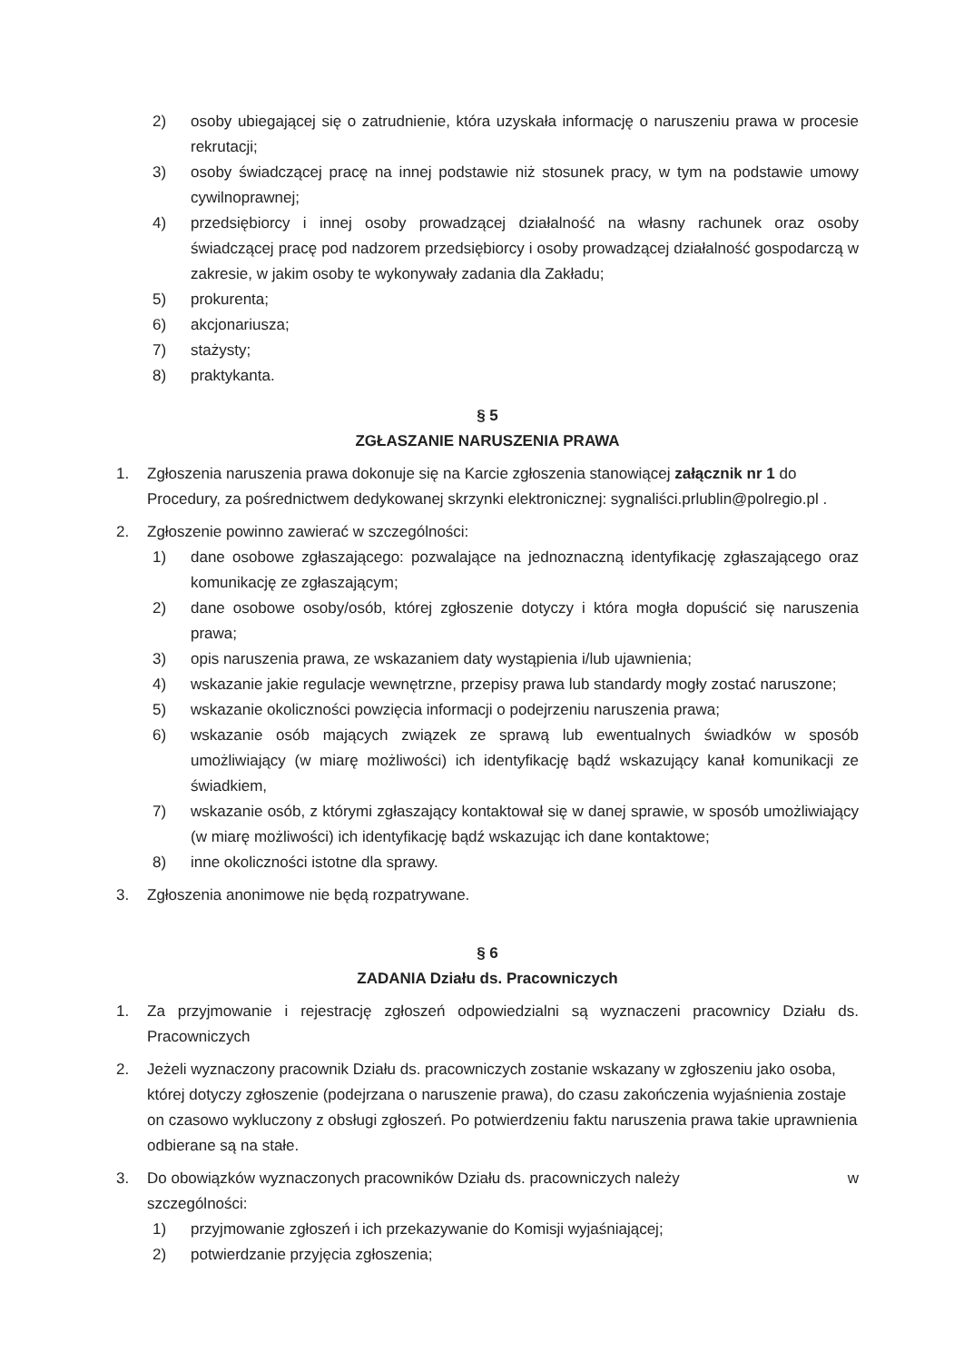2) osoby ubiegającej się o zatrudnienie, która uzyskała informację o naruszeniu prawa w procesie rekrutacji;
3) osoby świadczącej pracę na innej podstawie niż stosunek pracy, w tym na podstawie umowy cywilnoprawnej;
4) przedsiębiorcy i innej osoby prowadzącej działalność na własny rachunek oraz osoby świadczącej pracę pod nadzorem przedsiębiorcy i osoby prowadzącej działalność gospodarczą w zakresie, w jakim osoby te wykonywały zadania dla Zakładu;
5) prokurenta;
6) akcjonariusza;
7) stażysty;
8) praktykanta.
§ 5
ZGŁASZANIE NARUSZENIA PRAWA
1. Zgłoszenia naruszenia prawa dokonuje się na Karcie zgłoszenia stanowiącej załącznik nr 1 do Procedury, za pośrednictwem dedykowanej skrzynki elektronicznej: sygnaliści.prlublin@polregio.pl .
2. Zgłoszenie powinno zawierać w szczególności:
1) dane osobowe zgłaszającego: pozwalające na jednoznaczną identyfikację zgłaszającego oraz komunikację ze zgłaszającym;
2) dane osobowe osoby/osób, której zgłoszenie dotyczy i która mogła dopuścić się naruszenia prawa;
3) opis naruszenia prawa, ze wskazaniem daty wystąpienia i/lub ujawnienia;
4) wskazanie jakie regulacje wewnętrzne, przepisy prawa lub standardy mogły zostać naruszone;
5) wskazanie okoliczności powzięcia informacji o podejrzeniu naruszenia prawa;
6) wskazanie osób mających związek ze sprawą lub ewentualnych świadków w sposób umożliwiający (w miarę możliwości) ich identyfikację bądź wskazujący kanał komunikacji ze świadkiem,
7) wskazanie osób, z którymi zgłaszający kontaktował się w danej sprawie, w sposób umożliwiający (w miarę możliwości) ich identyfikację bądź wskazując ich dane kontaktowe;
8) inne okoliczności istotne dla sprawy.
3. Zgłoszenia anonimowe nie będą rozpatrywane.
§ 6
ZADANIA Działu ds. Pracowniczych
1. Za przyjmowanie i rejestrację zgłoszeń odpowiedzialni są wyznaczeni pracownicy Działu ds. Pracowniczych
2. Jeżeli wyznaczony pracownik Działu ds. pracowniczych zostanie wskazany w zgłoszeniu jako osoba, której dotyczy zgłoszenie (podejrzana o naruszenie prawa), do czasu zakończenia wyjaśnienia zostaje on czasowo wykluczony z obsługi zgłoszeń. Po potwierdzeniu faktu naruszenia prawa takie uprawnienia odbierane są na stałe.
3. Do obowiązków wyznaczonych pracowników Działu ds. pracowniczych należy w
szczególności:
1) przyjmowanie zgłoszeń i ich przekazywanie do Komisji wyjaśniającej;
2) potwierdzanie przyjęcia zgłoszenia;